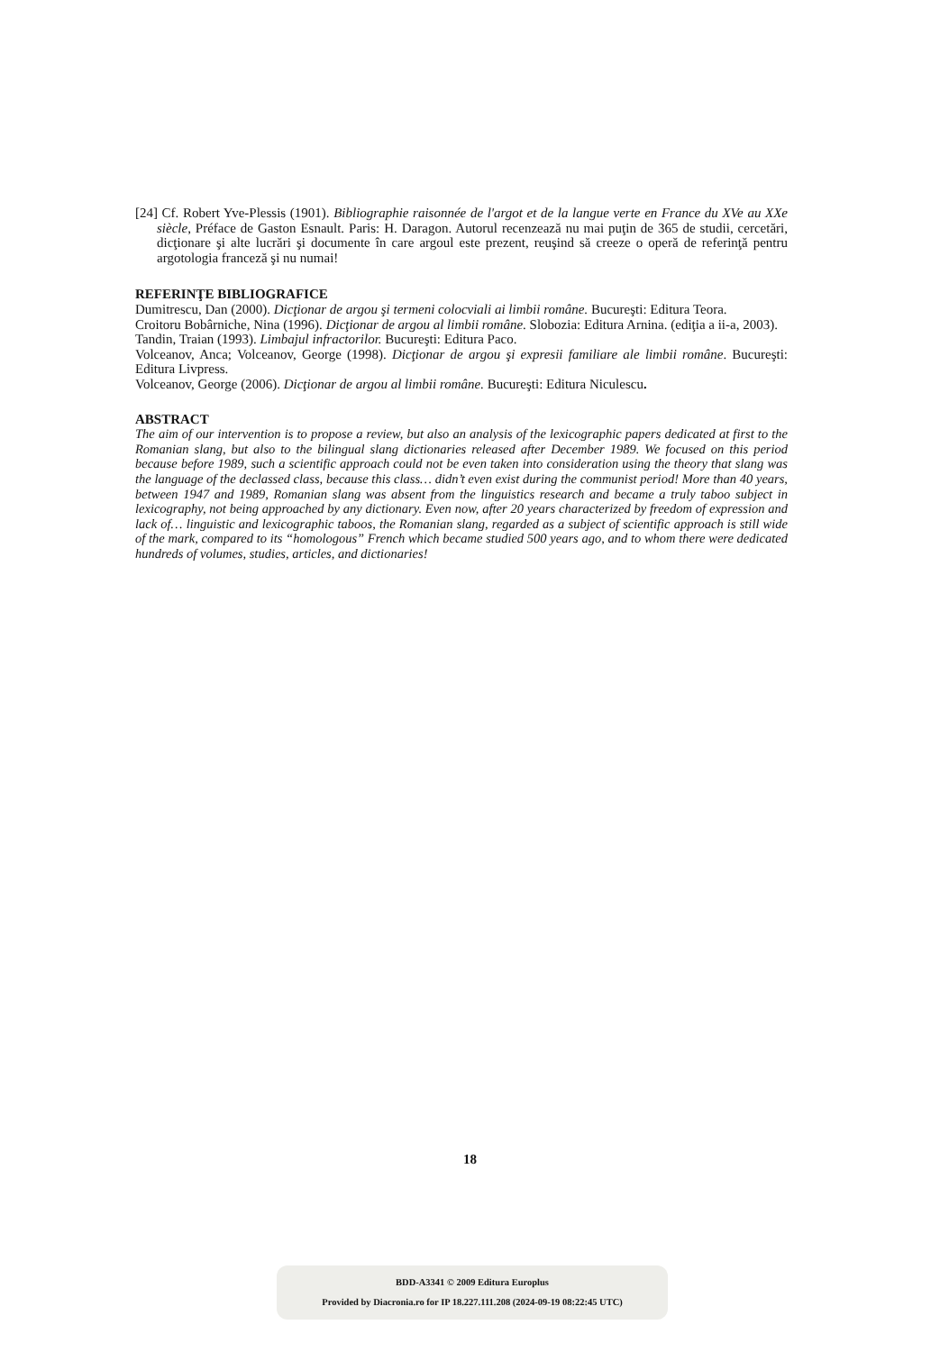[24] Cf. Robert Yve-Plessis (1901). Bibliographie raisonnée de l'argot et de la langue verte en France du XVe au XXe siècle, Préface de Gaston Esnault. Paris: H. Daragon. Autorul recenzează nu mai puţin de 365 de studii, cercetări, dicţionare şi alte lucrări şi documente în care argoul este prezent, reuşind să creeze o operă de referinţă pentru argotologia franceză şi nu numai!
REFERINŢE BIBLIOGRAFICE
Dumitrescu, Dan (2000). Dicţionar de argou şi termeni colocviali ai limbii române. Bucureşti: Editura Teora.
Croitoru Bobârniche, Nina (1996). Dicţionar de argou al limbii române. Slobozia: Editura Arnina. (ediţia a ii-a, 2003).
Tandin, Traian (1993). Limbajul infractorilor. Bucureşti: Editura Paco.
Volceanov, Anca; Volceanov, George (1998). Dicţionar de argou şi expresii familiare ale limbii române. Bucureşti: Editura Livpress.
Volceanov, George (2006). Dicţionar de argou al limbii române. Bucureşti: Editura Niculescu.
ABSTRACT
The aim of our intervention is to propose a review, but also an analysis of the lexicographic papers dedicated at first to the Romanian slang, but also to the bilingual slang dictionaries released after December 1989. We focused on this period because before 1989, such a scientific approach could not be even taken into consideration using the theory that slang was the language of the declassed class, because this class… didn’t even exist during the communist period! More than 40 years, between 1947 and 1989, Romanian slang was absent from the linguistics research and became a truly taboo subject in lexicography, not being approached by any dictionary. Even now, after 20 years characterized by freedom of expression and lack of… linguistic and lexicographic taboos, the Romanian slang, regarded as a subject of scientific approach is still wide of the mark, compared to its “homologous” French which became studied 500 years ago, and to whom there were dedicated hundreds of volumes, studies, articles, and dictionaries!
18
BDD-A3341 © 2009 Editura Europlus
Provided by Diacronia.ro for IP 18.227.111.208 (2024-09-19 08:22:45 UTC)